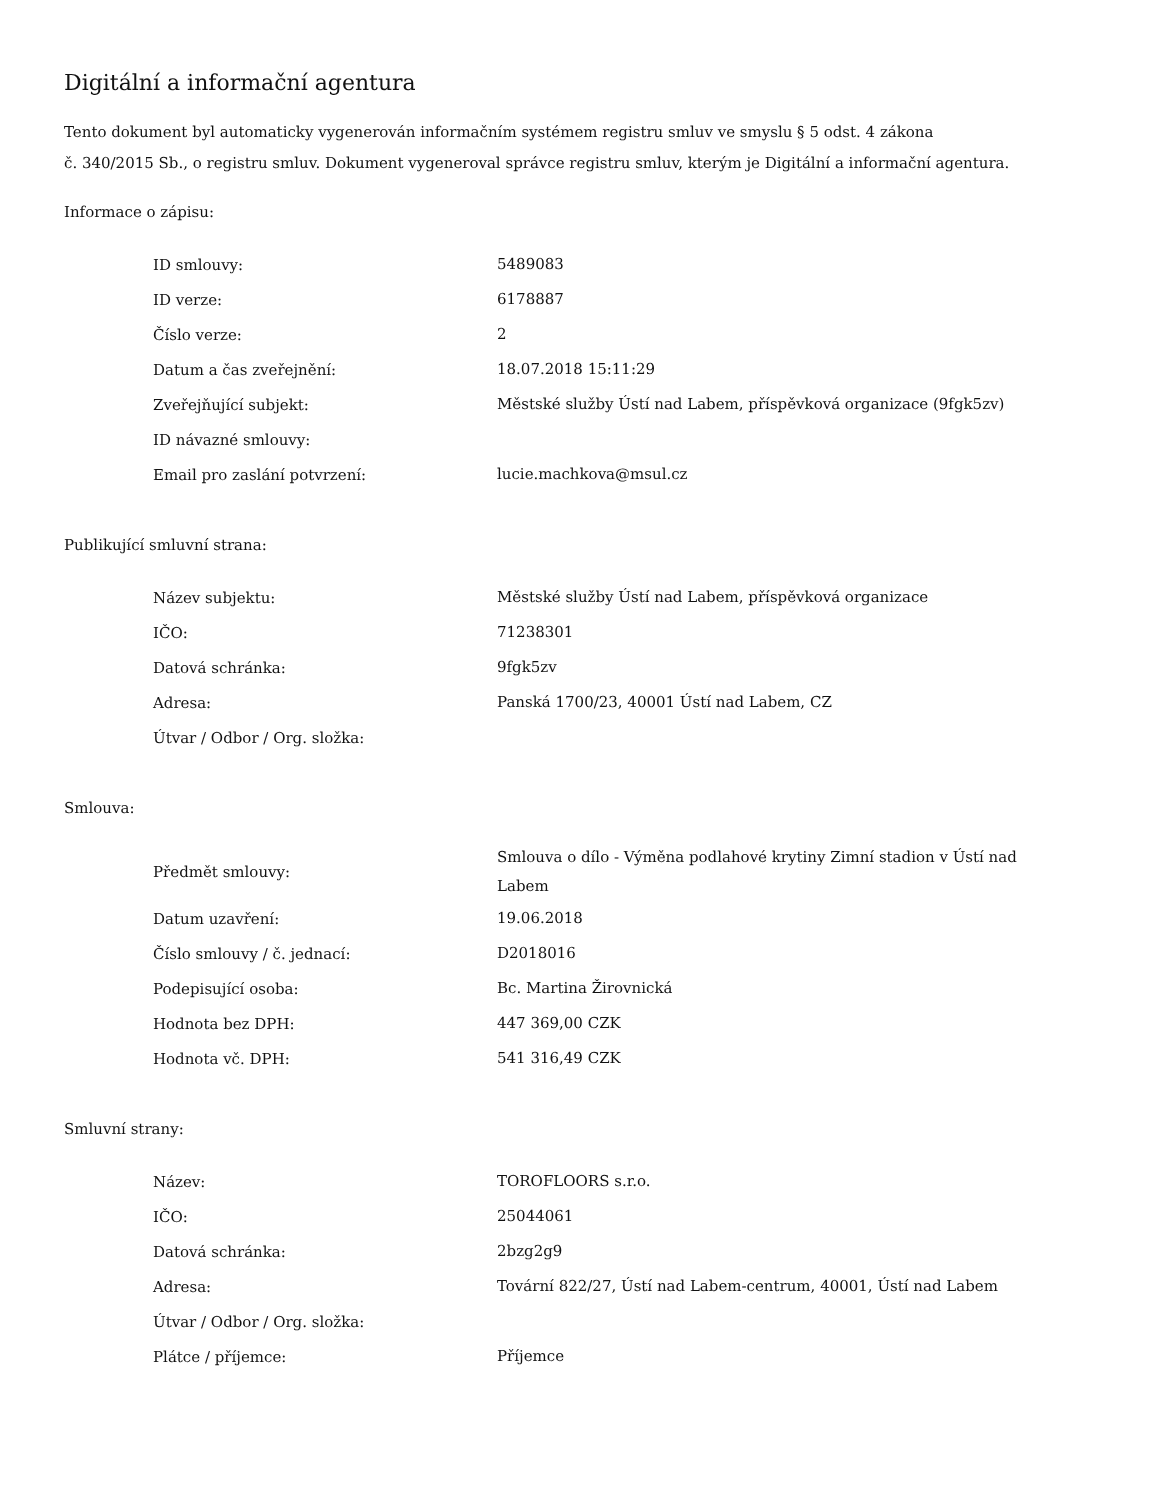Digitální a informační agentura
Tento dokument byl automaticky vygenerován informačním systémem registru smluv ve smyslu § 5 odst. 4 zákona
č. 340/2015 Sb., o registru smluv. Dokument vygeneroval správce registru smluv, kterým je Digitální a informační agentura.
Informace o zápisu:
| ID smlouvy: | 5489083 |
| ID verze: | 6178887 |
| Číslo verze: | 2 |
| Datum a čas zveřejnění: | 18.07.2018 15:11:29 |
| Zveřejňující subjekt: | Městské služby Ústí nad Labem, příspěvková organizace (9fgk5zv) |
| ID návazné smlouvy: | |
| Email pro zaslání potvrzení: | lucie.machkova@msul.cz |
Publikující smluvní strana:
| Název subjektu: | Městské služby Ústí nad Labem, příspěvková organizace |
| IČO: | 71238301 |
| Datová schránka: | 9fgk5zv |
| Adresa: | Panská 1700/23, 40001 Ústí nad Labem, CZ |
| Útvar / Odbor / Org. složka: | |
Smlouva:
| Předmět smlouvy: | Smlouva o dílo - Výměna podlahové krytiny Zimní stadion v Ústí nad Labem |
| Datum uzavření: | 19.06.2018 |
| Číslo smlouvy / č. jednací: | D2018016 |
| Podepisující osoba: | Bc. Martina Žirovnická |
| Hodnota bez DPH: | 447 369,00 CZK |
| Hodnota vč. DPH: | 541 316,49 CZK |
Smluvní strany:
| Název: | TOROFLOORS s.r.o. |
| IČO: | 25044061 |
| Datová schránka: | 2bzg2g9 |
| Adresa: | Tovární 822/27, Ústí nad Labem-centrum, 40001, Ústí nad Labem |
| Útvar / Odbor / Org. složka: | |
| Plátce / příjemce: | Příjemce |